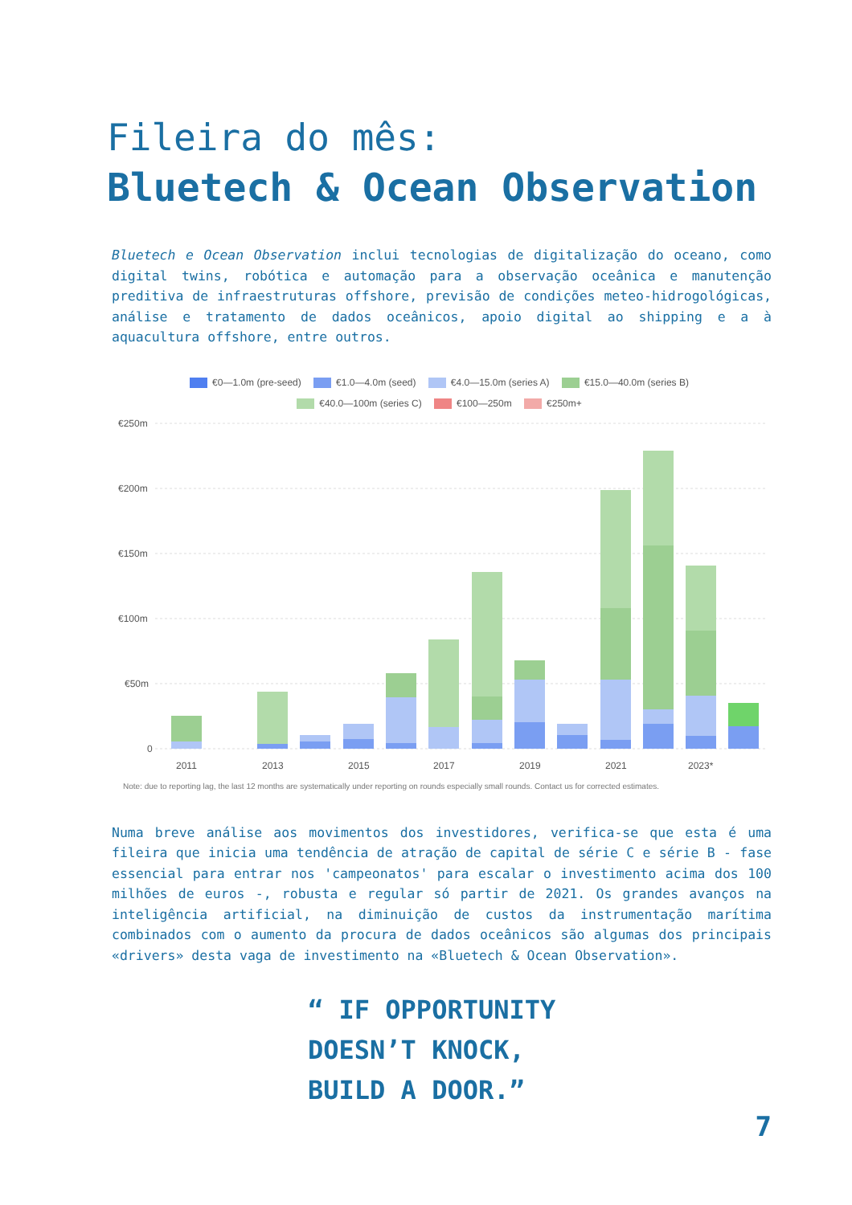Fileira do mês:
Bluetech & Ocean Observation
Bluetech e Ocean Observation inclui tecnologias de digitalização do oceano, como digital twins, robótica e automação para a observação oceânica e manutenção preditiva de infraestruturas offshore, previsão de condições meteo-hidrogológicas, análise e tratamento de dados oceânicos, apoio digital ao shipping e a à aquacultura offshore, entre outros.
€0—1.0m (pre-seed) €1.0—4.0m (seed) €4.0—15.0m (series A) €15.0—40.0m (series B)
€40.0—100m (series C) €100—250m €250m+
€250m
€200m
€150m
€100m
€50m
0
2011
2013
2015
2017
2019
2021
2023*
Note: due to reporting lag, the last 12 months are systematically under reporting on rounds especially small rounds. Contact us for corrected estimates.
Numa breve análise aos movimentos dos investidores, verifica-se que esta é uma fileira que inicia uma tendência de atração de capital de série C e série B - fase essencial para entrar nos 'campeonatos' para escalar o investimento acima dos 100 milhões de euros -, robusta e regular só partir de 2021. Os grandes avanços na inteligência artificial, na diminuição de custos da instrumentação marítima combinados com o aumento da procura de dados oceânicos são algumas dos principais «drivers» desta vaga de investimento na «Bluetech & Ocean Observation».
“ IF OPPORTUNITY
DOESN’T KNOCK,
BUILD A DOOR.”
7